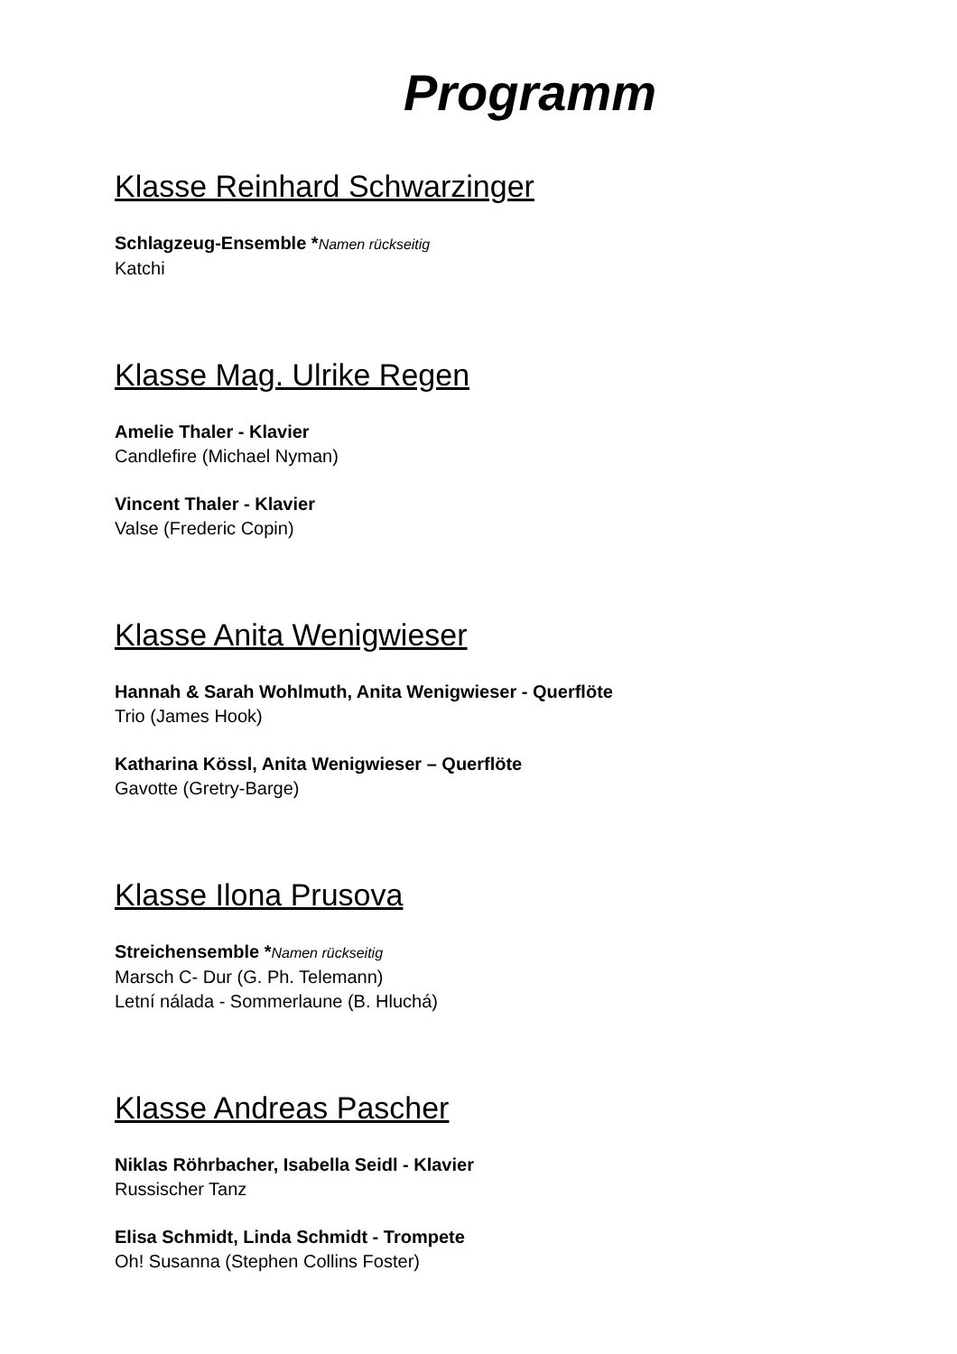Programm
Klasse Reinhard Schwarzinger
Schlagzeug-Ensemble *Namen rückseitig
Katchi
Klasse Mag. Ulrike Regen
Amelie Thaler - Klavier
Candlefire (Michael Nyman)
Vincent Thaler - Klavier
Valse (Frederic Copin)
Klasse Anita Wenigwieser
Hannah & Sarah Wohlmuth, Anita Wenigwieser - Querflöte
Trio (James Hook)
Katharina Kössl, Anita Wenigwieser – Querflöte
Gavotte (Gretry-Barge)
Klasse Ilona Prusova
Streichensemble *Namen rückseitig
Marsch C- Dur (G. Ph. Telemann)
Letní nálada - Sommerlaune (B. Hluchá)
Klasse Andreas Pascher
Niklas Röhrbacher, Isabella Seidl - Klavier
Russischer Tanz
Elisa Schmidt, Linda Schmidt - Trompete
Oh! Susanna (Stephen Collins Foster)